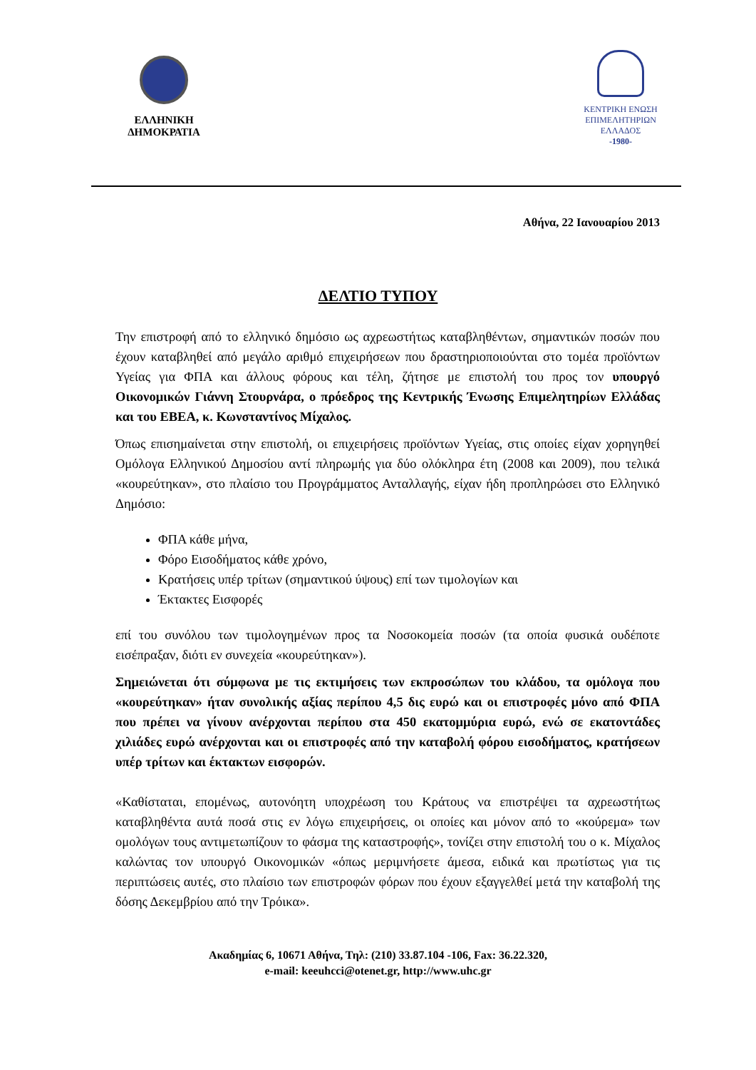ΕΛΛΗΝΙΚΗ
ΔΗΜΟΚΡΑΤΙΑ
ΚΕΝΤΡΙΚΗ ΕΝΩΣΗ
ΕΠΙΜΕΛΗΤΗΡΙΩΝ
ΕΛΛΑΔΟΣ
-1980-
Αθήνα, 22 Ιανουαρίου 2013
ΔΕΛΤΙΟ ΤΥΠΟΥ
Την επιστροφή από το ελληνικό δημόσιο ως αχρεωστήτως καταβληθέντων, σημαντικών ποσών που έχουν καταβληθεί από μεγάλο αριθμό επιχειρήσεων που δραστηριοποιούνται στο τομέα προϊόντων Υγείας για ΦΠΑ και άλλους φόρους και τέλη, ζήτησε με επιστολή του προς τον υπουργό Οικονομικών Γιάννη Στουρνάρα, ο πρόεδρος της Κεντρικής Ένωσης Επιμελητηρίων Ελλάδας και του ΕΒΕΑ, κ. Κωνσταντίνος Μίχαλος.
Όπως επισημαίνεται στην επιστολή, οι επιχειρήσεις προϊόντων Υγείας, στις οποίες είχαν χορηγηθεί Ομόλογα Ελληνικού Δημοσίου αντί πληρωμής για δύο ολόκληρα έτη (2008 και 2009), που τελικά «κουρεύτηκαν», στο πλαίσιο του Προγράμματος Ανταλλαγής, είχαν ήδη προπληρώσει στο Ελληνικό Δημόσιο:
ΦΠΑ κάθε μήνα,
Φόρο Εισοδήματος κάθε χρόνο,
Κρατήσεις υπέρ τρίτων (σημαντικού ύψους) επί των τιμολογίων και
Έκτακτες Εισφορές
επί του συνόλου των τιμολογημένων προς τα Νοσοκομεία ποσών (τα οποία φυσικά ουδέποτε εισέπραξαν, διότι εν συνεχεία «κουρεύτηκαν»).
Σημειώνεται ότι σύμφωνα με τις εκτιμήσεις των εκπροσώπων του κλάδου, τα ομόλογα που «κουρεύτηκαν» ήταν συνολικής αξίας περίπου 4,5 δις ευρώ και οι επιστροφές μόνο από ΦΠΑ που πρέπει να γίνουν ανέρχονται περίπου στα 450 εκατομμύρια ευρώ, ενώ σε εκατοντάδες χιλιάδες ευρώ ανέρχονται και οι επιστροφές από την καταβολή φόρου εισοδήματος, κρατήσεων υπέρ τρίτων και έκτακτων εισφορών.
«Καθίσταται, επομένως, αυτονόητη υποχρέωση του Κράτους να επιστρέψει τα αχρεωστήτως καταβληθέντα αυτά ποσά στις εν λόγω επιχειρήσεις, οι οποίες και μόνον από το «κούρεμα» των ομολόγων τους αντιμετωπίζουν το φάσμα της καταστροφής», τονίζει στην επιστολή του ο κ. Μίχαλος καλώντας τον υπουργό Οικονομικών «όπως μεριμνήσετε άμεσα, ειδικά και πρωτίστως για τις περιπτώσεις αυτές, στο πλαίσιο των επιστροφών φόρων που έχουν εξαγγελθεί μετά την καταβολή της δόσης Δεκεμβρίου από την Τρόικα».
Ακαδημίας 6, 10671 Αθήνα, Τηλ: (210) 33.87.104 -106, Fax: 36.22.320,
e-mail: keeuhcci@otenet.gr, http://www.uhc.gr